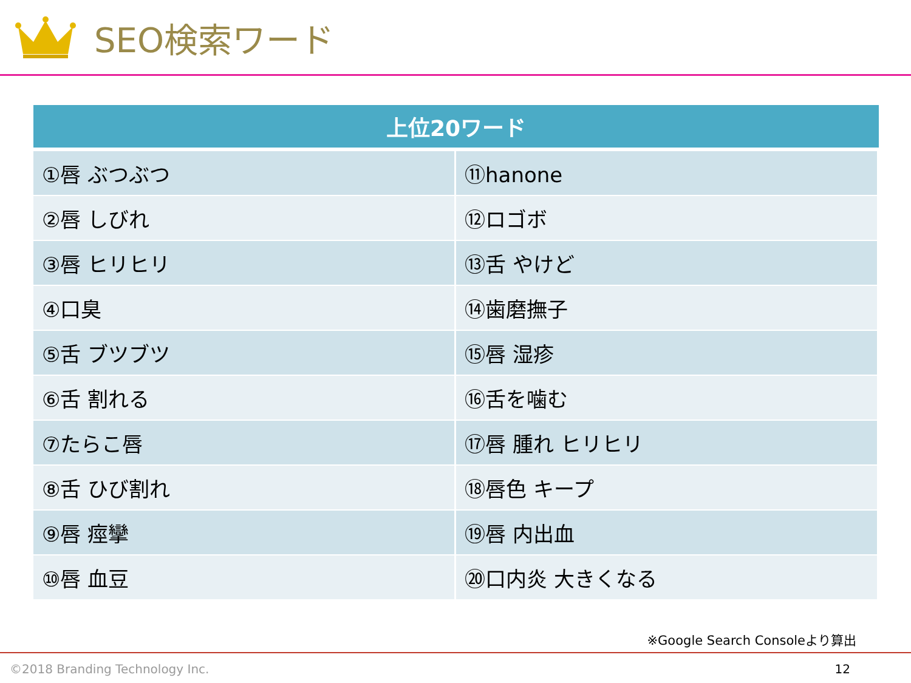SEO検索ワード
| 上位20ワード | |
| --- | --- |
| ①唇 ぶつぶつ | ⑪hanone |
| ②唇 しびれ | ⑫ロゴボ |
| ③唇 ヒリヒリ | ⑬舌 やけど |
| ④口臭 | ⑭歯磨撫子 |
| ⑤舌 ブツブツ | ⑮唇 湿疹 |
| ⑥舌 割れる | ⑯舌を噛む |
| ⑦たらこ唇 | ⑰唇 腫れ ヒリヒリ |
| ⑧舌 ひび割れ | ⑱唇色 キープ |
| ⑨唇 痙攣 | ⑲唇 内出血 |
| ⑩唇 血豆 | ⑳口内炎 大きくなる |
※Google Search Consoleより算出
©2018 Branding Technology Inc. 12